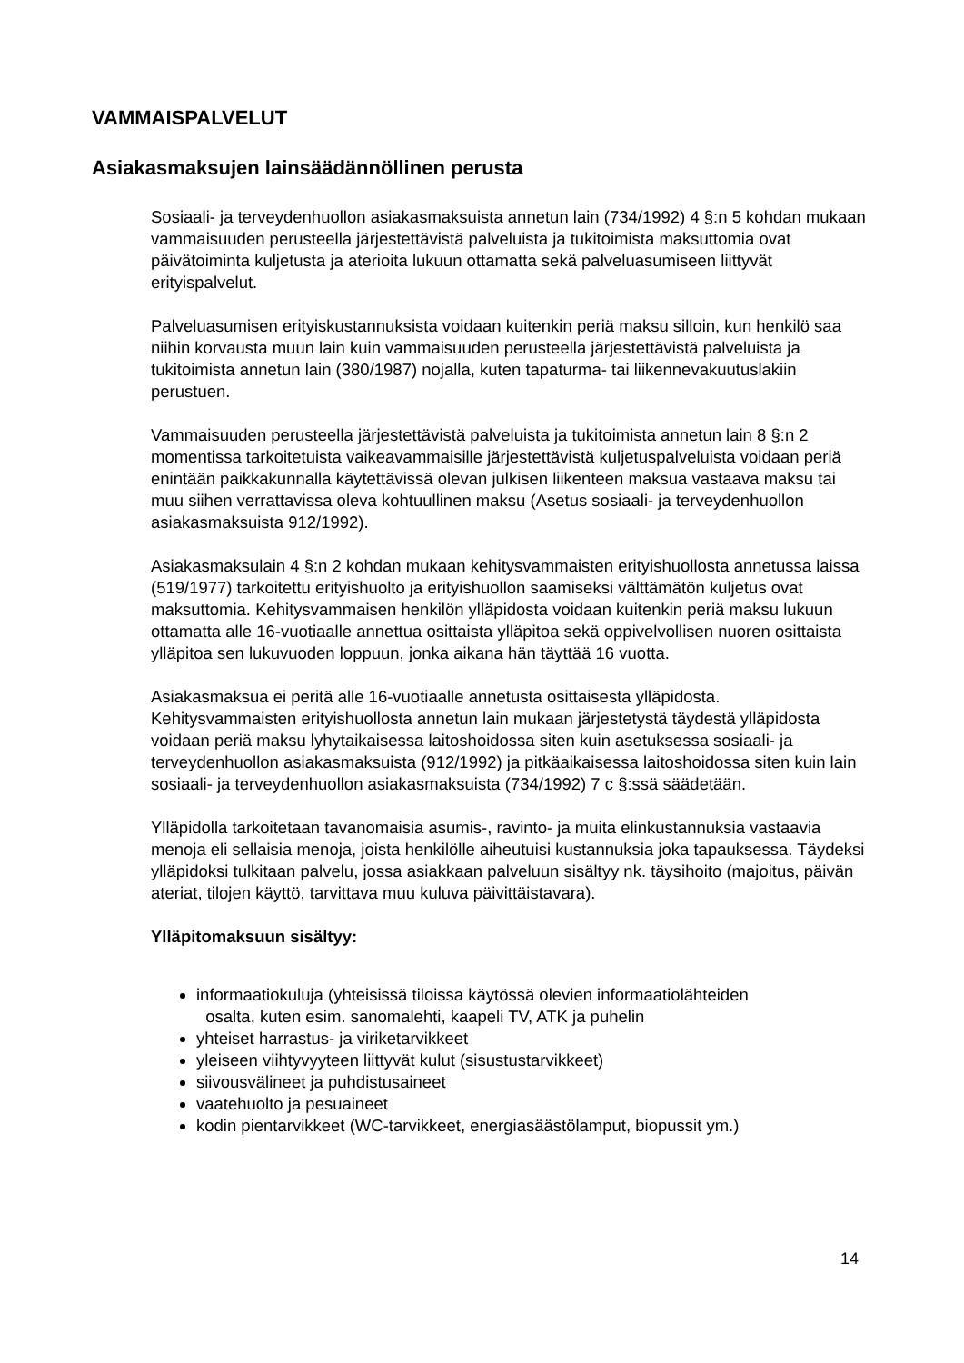VAMMAISPALVELUT
Asiakasmaksujen lainsäädännöllinen perusta
Sosiaali- ja terveydenhuollon asiakasmaksuista annetun lain (734/1992) 4 §:n 5 kohdan mukaan vammaisuuden perusteella järjestettävistä palveluista ja tukitoimista maksuttomia ovat päivätoiminta kuljetusta ja aterioita lukuun ottamatta sekä palveluasumiseen liittyvät erityispalvelut.
Palveluasumisen erityiskustannuksista voidaan kuitenkin periä maksu silloin, kun henkilö saa niihin korvausta muun lain kuin vammaisuuden perusteella järjestettävistä palveluista ja tukitoimista annetun lain (380/1987) nojalla, kuten tapaturma- tai liikennevakuutuslakiin perustuen.
Vammaisuuden perusteella järjestettävistä palveluista ja tukitoimista annetun lain 8 §:n 2 momentissa tarkoitetuista vaikeavammaisille järjestettävistä kuljetuspalveluista voidaan periä enintään paikkakunnalla käytettävissä olevan julkisen liikenteen maksua vastaava maksu tai muu siihen verrattavissa oleva kohtuullinen maksu (Asetus sosiaali- ja terveydenhuollon asiakasmaksuista 912/1992).
Asiakasmaksulain 4 §:n 2 kohdan mukaan kehitysvammaisten erityishuollosta annetussa laissa (519/1977) tarkoitettu erityishuolto ja erityishuollon saamiseksi välttämätön kuljetus ovat maksuttomia. Kehitysvammaisen henkilön ylläpidosta voidaan kuitenkin periä maksu lukuun ottamatta alle 16-vuotiaalle annettua osittaista ylläpitoa sekä oppivelvollisen nuoren osittaista ylläpitoa sen lukuvuoden loppuun, jonka aikana hän täyttää 16 vuotta.
Asiakasmaksua ei peritä alle 16-vuotiaalle annetusta osittaisesta ylläpidosta. Kehitysvammaisten erityishuollosta annetun lain mukaan järjestetystä täydestä ylläpidosta voidaan periä maksu lyhytaikaisessa laitoshoidossa siten kuin asetuksessa sosiaali- ja terveydenhuollon asiakasmaksuista (912/1992) ja pitkäaikaisessa laitoshoidossa siten kuin lain sosiaali- ja terveydenhuollon asiakasmaksuista (734/1992) 7 c §:ssä säädetään.
Ylläpidolla tarkoitetaan tavanomaisia asumis-, ravinto- ja muita elinkustannuksia vastaavia menoja eli sellaisia menoja, joista henkilölle aiheutuisi kustannuksia joka tapauksessa. Täydeksi ylläpidoksi tulkitaan palvelu, jossa asiakkaan palveluun sisältyy nk. täysihoito (majoitus, päivän ateriat, tilojen käyttö, tarvittava muu kuluva päivittäistavara).
Ylläpitomaksuun sisältyy:
informaatiokuluja (yhteisissä tiloissa käytössä olevien informaatiolähteiden
osalta, kuten esim. sanomalehti, kaapeli TV, ATK ja puhelin
yhteiset harrastus- ja viriketarvikkeet
yleiseen viihtyvyyteen liittyvät kulut (sisustustarvikkeet)
siivousvälineet ja puhdistusaineet
vaatehuolto ja pesuaineet
kodin pientarvikkeet (WC-tarvikkeet, energiasäästölamput, biopussit ym.)
14